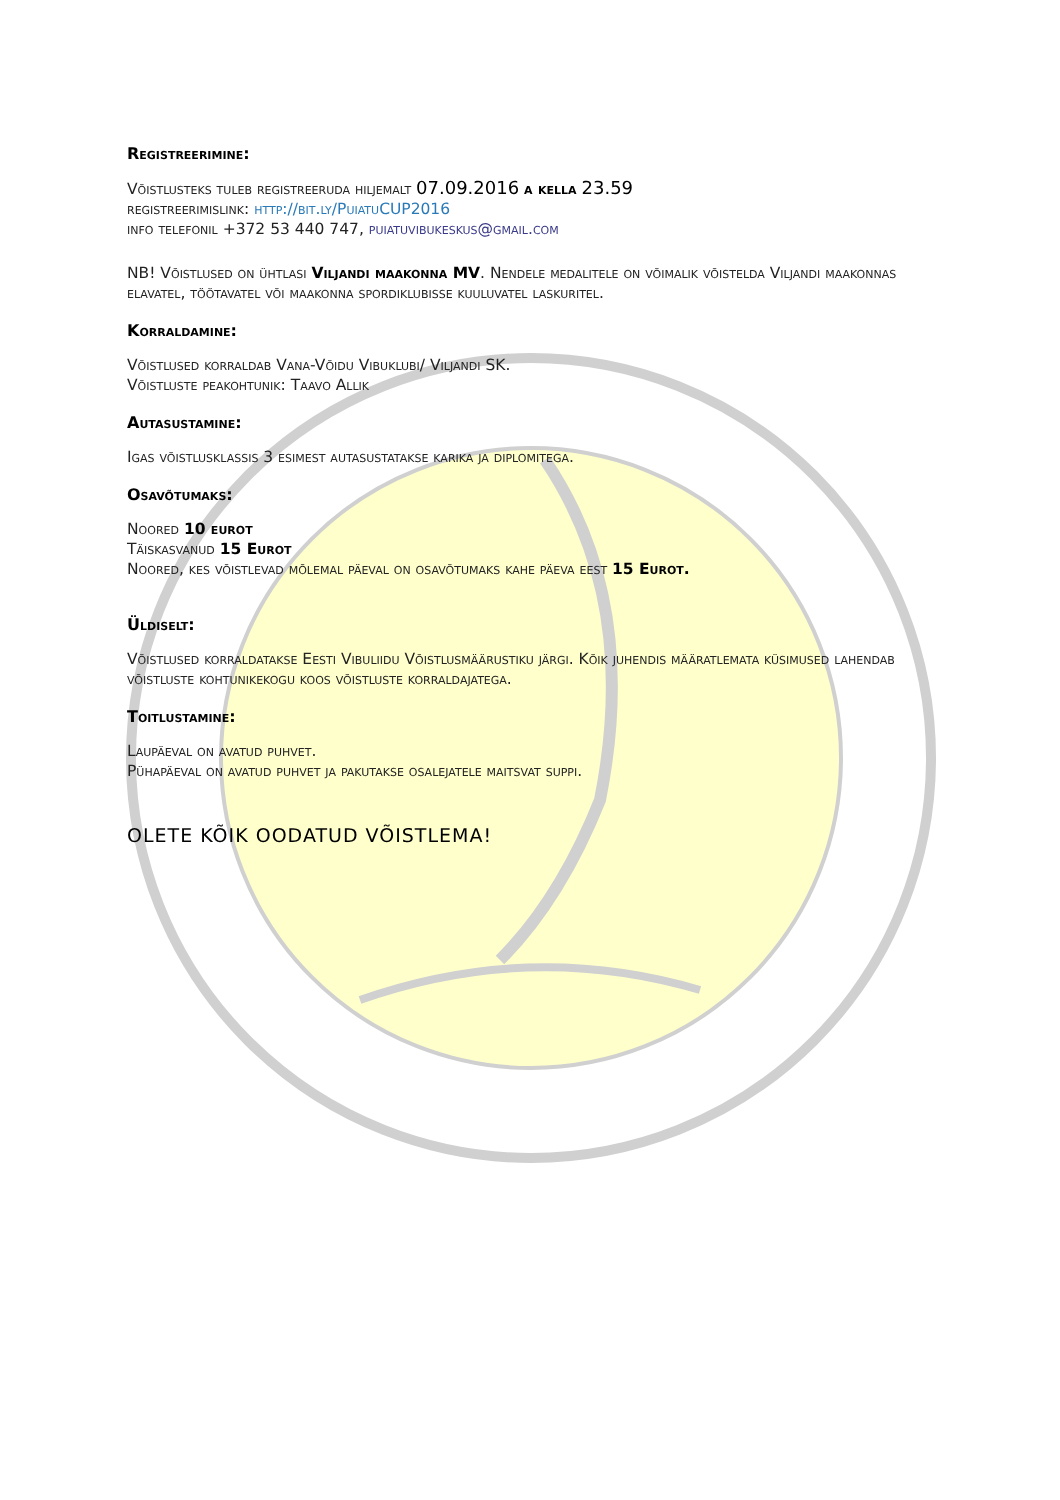Registreerimine:
Võistlusteks tuleb registreeruda hiljemalt 07.09.2016 a kella 23.59
registreerimislink: http://bit.ly/PuiatuCUP2016
info telefonil +372 53 440 747, puiatuvibukeskus@gmail.com
NB! Võistlused on ühtlasi Viljandi maakonna MV. Nendele medalitele on võimalik võistelda Viljandi maakonnas elavatel, töötavatel või maakonna spordiklubisse kuuluvatel laskuritel.
Korraldamine:
Võistlused korraldab Vana-Võidu Vibuklubi/ Viljandi SK.
Võistluste peakohtunik: Taavo Allik
Autasustamine:
Igas võistlusklassis 3 esimest autasustatakse karika ja diplomitega.
Osavõtumaks:
Noored 10 eurot
Täiskasvanud 15 Eurot
Noored, kes võistlevad mõlemal päeval on osavõtumaks kahe päeva eest 15 Eurot.
Üldiselt:
Võistlused korraldatakse Eesti Vibuliidu Võistlusmäärustiku järgi. Kõik juhendis määratlemata küsimused lahendab võistluste kohtunikekogu koos võistluste korraldajatega.
Toitlustamine:
Laupäeval on avatud puhvet.
Pühapäeval on avatud puhvet ja pakutakse osalejatele maitsvat suppi.
OLETE KÕIK OODATUD VÕISTLEMA!